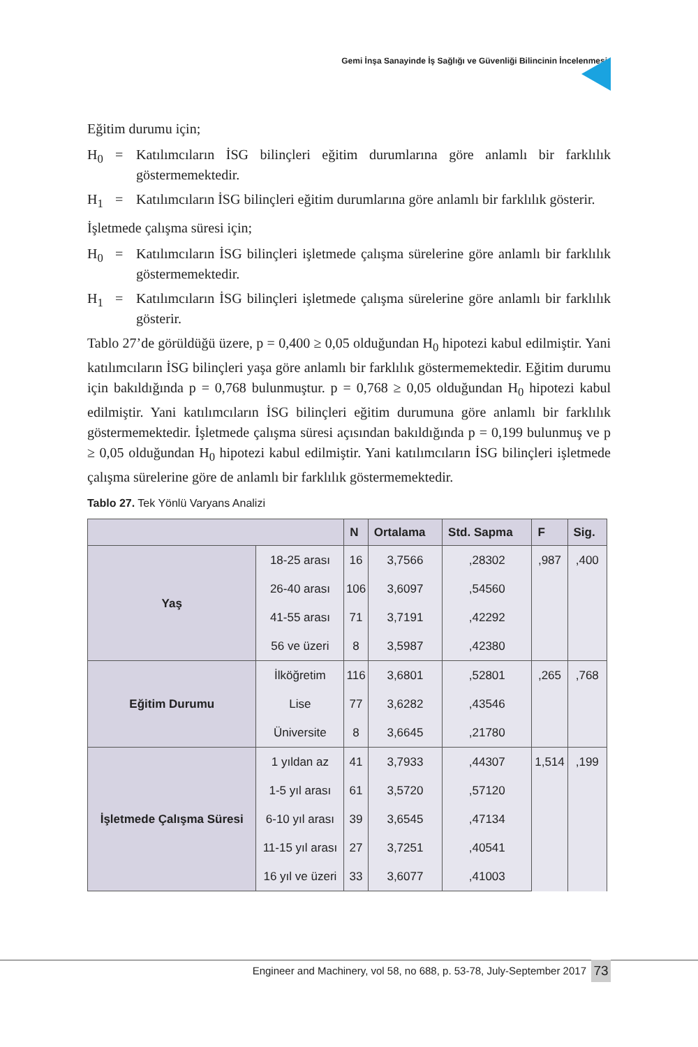Gemi İnşa Sanayinde İş Sağlığı ve Güvenliği Bilincinin İncelenmesi
Eğitim durumu için;
H<sub>0</sub> = Katılımcıların İSG bilinçleri eğitim durumlarına göre anlamlı bir farklılık göstermemektedir.
H<sub>1</sub> = Katılımcıların İSG bilinçleri eğitim durumlarına göre anlamlı bir farklılık gösterir.
İşletmede çalışma süresi için;
H<sub>0</sub> = Katılımcıların İSG bilinçleri işletmede çalışma sürelerine göre anlamlı bir farklılık göstermemektedir.
H<sub>1</sub> = Katılımcıların İSG bilinçleri işletmede çalışma sürelerine göre anlamlı bir farklılık gösterir.
Tablo 27’de görüldüğü üzere, p = 0,400 ≥ 0,05 olduğundan H<sub>0</sub> hipotezi kabul edilmiştir. Yani katılımcıların İSG bilinçleri yaşa göre anlamlı bir farklılık göstermemektedir. Eğitim durumu için bakıldığında p = 0,768 bulunmuştur. p = 0,768 ≥ 0,05 olduğundan H<sub>0</sub> hipotezi kabul edilmiştir. Yani katılımcıların İSG bilinçleri eğitim durumuna göre anlamlı bir farklılık göstermemektedir. İşletmede çalışma süresi açısından bakıldığında p = 0,199 bulunmuş ve p ≥ 0,05 olduğundan H<sub>0</sub> hipotezi kabul edilmiştir. Yani katılımcıların İSG bilinçleri işletmede çalışma sürelerine göre de anlamlı bir farklılık göstermemektedir.
Tablo 27. Tek Yönlü Varyans Analizi
| | | N | Ortalama | Std. Sapma | F | Sig. |
| --- | --- | --- | --- | --- | --- | --- |
| Yaş | 18-25 arası | 16 | 3,7566 | ,28302 | ,987 | ,400 |
| | 26-40 arası | 106 | 3,6097 | ,54560 | | |
| | 41-55 arası | 71 | 3,7191 | ,42292 | | |
| | 56 ve üzeri | 8 | 3,5987 | ,42380 | | |
| Eğitim Durumu | İlköğretim | 116 | 3,6801 | ,52801 | ,265 | ,768 |
| | Lise | 77 | 3,6282 | ,43546 | | |
| | Üniversite | 8 | 3,6645 | ,21780 | | |
| İşletmede Çalışma Süresi | 1 yıldan az | 41 | 3,7933 | ,44307 | 1,514 | ,199 |
| | 1-5 yıl arası | 61 | 3,5720 | ,57120 | | |
| | 6-10 yıl arası | 39 | 3,6545 | ,47134 | | |
| | 11-15 yıl arası | 27 | 3,7251 | ,40541 | | |
| | 16 yıl ve üzeri | 33 | 3,6077 | ,41003 | | |
Engineer and Machinery, vol 58, no 688, p. 53-78, July-September 2017
73